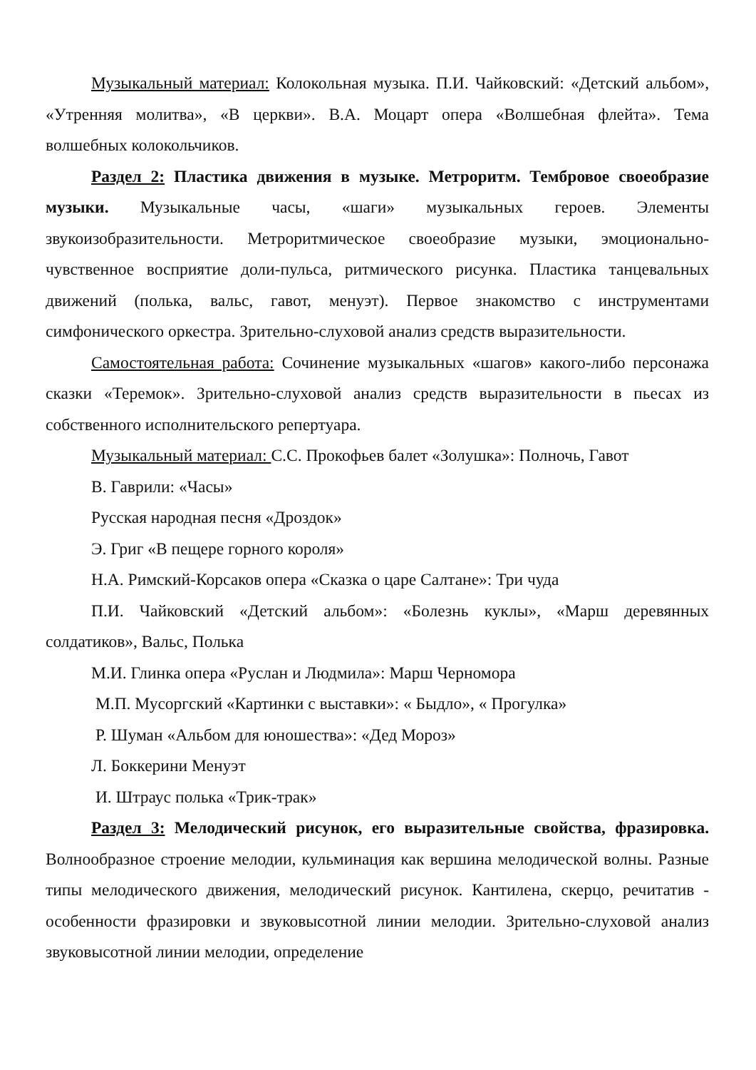Музыкальный материал: Колокольная музыка. П.И. Чайковский: «Детский альбом», «Утренняя молитва», «В церкви». В.А. Моцарт опера «Волшебная флейта». Тема волшебных колокольчиков.
Раздел 2: Пластика движения в музыке. Метроритм. Тембровое своеобразие музыки. Музыкальные часы, «шаги» музыкальных героев. Элементы звукоизобразительности. Метроритмическое своеобразие музыки, эмоционально-чувственное восприятие доли-пульса, ритмического рисунка. Пластика танцевальных движений (полька, вальс, гавот, менуэт). Первое знакомство с инструментами симфонического оркестра. Зрительно-слуховой анализ средств выразительности.
Самостоятельная работа: Сочинение музыкальных «шагов» какого-либо персонажа сказки «Теремок». Зрительно-слуховой анализ средств выразительности в пьесах из собственного исполнительского репертуара.
Музыкальный материал: С.С. Прокофьев балет «Золушка»: Полночь, Гавот
В. Гаврили: «Часы»
Русская народная песня «Дроздок»
Э. Григ «В пещере горного короля»
Н.А. Римский-Корсаков опера «Сказка о царе Салтане»: Три чуда
П.И. Чайковский «Детский альбом»: «Болезнь куклы», «Марш деревянных солдатиков», Вальс, Полька
М.И. Глинка опера «Руслан и Людмила»: Марш Черномора
М.П. Мусоргский «Картинки с выставки»: « Быдло», « Прогулка»
Р. Шуман «Альбом для юношества»: «Дед Мороз»
Л. Боккерини Менуэт
И. Штраус полька «Трик-трак»
Раздел 3: Мелодический рисунок, его выразительные свойства, фразировка. Волнообразное строение мелодии, кульминация как вершина мелодической волны. Разные типы мелодического движения, мелодический рисунок. Кантилена, скерцо, речитатив - особенности фразировки и звуковысотной линии мелодии. Зрительно-слуховой анализ звуковысотной линии мелодии, определение